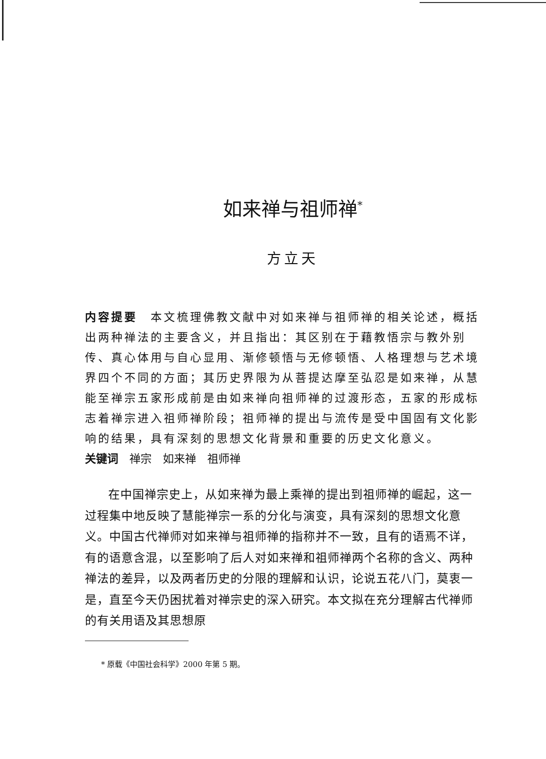如来禅与祖师禅<sup>*</sup>
方立天
内容提要　本文梳理佛教文献中对如来禅与祖师禅的相关论述，概括出两种禅法的主要含义，并且指出：其区别在于藉教悟宗与教外别传、真心体用与自心显用、渐修顿悟与无修顿悟、人格理想与艺术境界四个不同的方面；其历史界限为从菩提达摩至弘忍是如来禅，从慧能至禅宗五家形成前是由如来禅向祖师禅的过渡形态，五家的形成标志着禅宗进入祖师禅阶段；祖师禅的提出与流传是受中国固有文化影响的结果，具有深刻的思想文化背景和重要的历史文化意义。
关键词　禅宗　如来禅　祖师禅
在中国禅宗史上，从如来禅为最上乘禅的提出到祖师禅的崛起，这一过程集中地反映了慧能禅宗一系的分化与演变，具有深刻的思想文化意义。中国古代禅师对如来禅与祖师禅的指称并不一致，且有的语焉不详，有的语意含混，以至影响了后人对如来禅和祖师禅两个名称的含义、两种禅法的差异，以及两者历史的分限的理解和认识，论说五花八门，莫衷一是，直至今天仍困扰着对禅宗史的深入研究。本文拟在充分理解古代禅师的有关用语及其思想原
* 原载《中国社会科学》2000 年第 5 期。